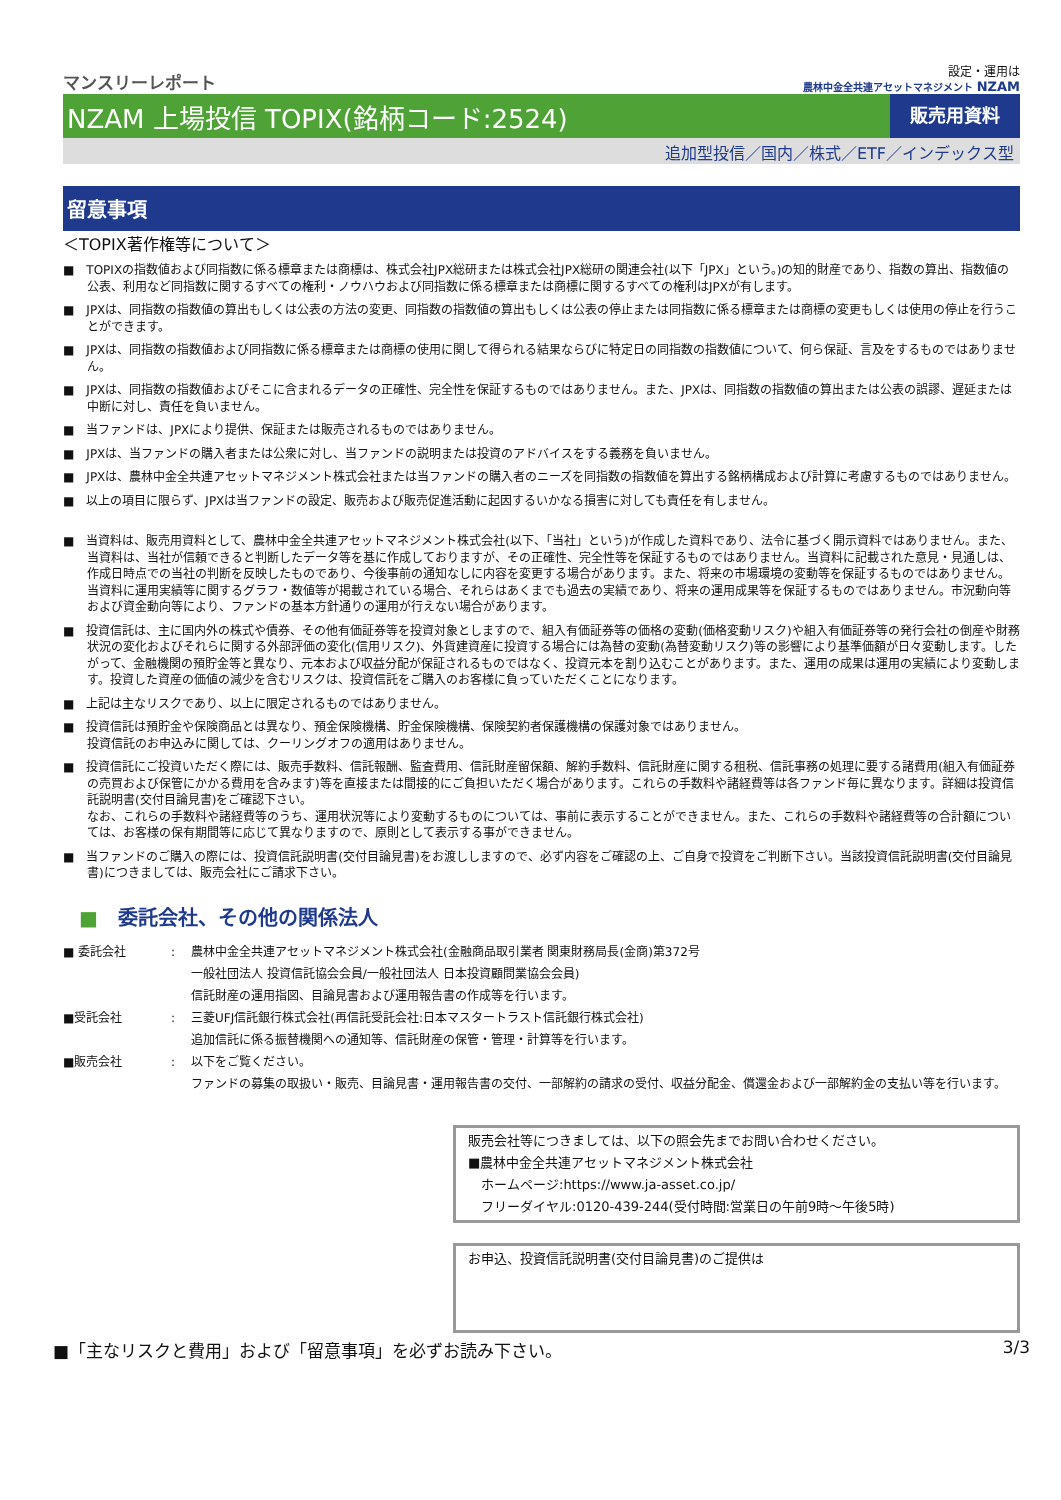マンスリーレポート
設定・運用は
農林中金全共連アセットマネジメント NZAM
NZAM 上場投信 TOPIX(銘柄コード:2524)
販売用資料
追加型投信／国内／株式／ETF／インデックス型
留意事項
＜TOPIX著作権等について＞
■　TOPIXの指数値および同指数に係る標章または商標は、株式会社JPX総研または株式会社JPX総研の関連会社(以下「JPX」という。)の知的財産であり、指数の算出、指数値の公表、利用など同指数に関するすべての権利・ノウハウおよび同指数に係る標章または商標に関するすべての権利はJPXが有します。
■　JPXは、同指数の指数値の算出もしくは公表の方法の変更、同指数の指数値の算出もしくは公表の停止または同指数に係る標章または商標の変更もしくは使用の停止を行うことができます。
■　JPXは、同指数の指数値および同指数に係る標章または商標の使用に関して得られる結果ならびに特定日の同指数の指数値について、何ら保証、言及をするものではありません。
■　JPXは、同指数の指数値およびそこに含まれるデータの正確性、完全性を保証するものではありません。また、JPXは、同指数の指数値の算出または公表の誤謬、遅延または中断に対し、責任を負いません。
■　当ファンドは、JPXにより提供、保証または販売されるものではありません。
■　JPXは、当ファンドの購入者または公衆に対し、当ファンドの説明または投資のアドバイスをする義務を負いません。
■　JPXは、農林中金全共連アセットマネジメント株式会社または当ファンドの購入者のニーズを同指数の指数値を算出する銘柄構成および計算に考慮するものではありません。
■　以上の項目に限らず、JPXは当ファンドの設定、販売および販売促進活動に起因するいかなる損害に対しても責任を有しません。
■　当資料は、販売用資料として、農林中金全共連アセットマネジメント株式会社(以下、「当社」という)が作成した資料であり、法令に基づく開示資料ではありません。また、当資料は、当社が信頼できると判断したデータ等を基に作成しておりますが、その正確性、完全性等を保証するものではありません。当資料に記載された意見・見通しは、作成日時点での当社の判断を反映したものであり、今後事前の通知なしに内容を変更する場合があります。また、将来の市場環境の変動等を保証するものではありません。当資料に運用実績等に関するグラフ・数値等が掲載されている場合、それらはあくまでも過去の実績であり、将来の運用成果等を保証するものではありません。市況動向等および資金動向等により、ファンドの基本方針通りの運用が行えない場合があります。
■　投資信託は、主に国内外の株式や債券、その他有価証券等を投資対象としますので、組入有価証券等の価格の変動(価格変動リスク)や組入有価証券等の発行会社の倒産や財務状況の変化およびそれらに関する外部評価の変化(信用リスク)、外貨建資産に投資する場合には為替の変動(為替変動リスク)等の影響により基準価額が日々変動します。したがって、金融機関の預貯金等と異なり、元本および収益分配が保証されるものではなく、投資元本を割り込むことがあります。また、運用の成果は運用の実績により変動します。投資した資産の価値の減少を含むリスクは、投資信託をご購入のお客様に負っていただくことになります。
■　上記は主なリスクであり、以上に限定されるものではありません。
■　投資信託は預貯金や保険商品とは異なり、預金保険機構、貯金保険機構、保険契約者保護機構の保護対象ではありません。
投資信託のお申込みに関しては、クーリングオフの適用はありません。
■　投資信託にご投資いただく際には、販売手数料、信託報酬、監査費用、信託財産留保額、解約手数料、信託財産に関する租税、信託事務の処理に要する諸費用(組入有価証券の売買および保管にかかる費用を含みます)等を直接または間接的にご負担いただく場合があります。これらの手数料や諸経費等は各ファンド毎に異なります。詳細は投資信託説明書(交付目論見書)をご確認下さい。
なお、これらの手数料や諸経費等のうち、運用状況等により変動するものについては、事前に表示することができません。また、これらの手数料や諸経費等の合計額については、お客様の保有期間等に応じて異なりますので、原則として表示する事ができません。
■　当ファンドのご購入の際には、投資信託説明書(交付目論見書)をお渡ししますので、必ず内容をご確認の上、ご自身で投資をご判断下さい。当該投資信託説明書(交付目論見書)につきましては、販売会社にご請求下さい。
■　委託会社、その他の関係法人
■ 委託会社: 農林中金全共連アセットマネジメント株式会社(金融商品取引業者 関東財務局長(金商)第372号
一般社団法人 投資信託協会会員/一般社団法人 日本投資顧問業協会会員)
信託財産の運用指図、目論見書および運用報告書の作成等を行います。
■受託会社: 三菱UFJ信託銀行株式会社(再信託受託会社:日本マスタートラスト信託銀行株式会社)
追加信託に係る振替機関への通知等、信託財産の保管・管理・計算等を行います。
■販売会社: 以下をご覧ください。
ファンドの募集の取扱い・販売、目論見書・運用報告書の交付、一部解約の請求の受付、収益分配金、償還金および一部解約金の支払い等を行います。
販売会社等につきましては、以下の照会先までお問い合わせください。
■農林中金全共連アセットマネジメント株式会社
　ホームページ:https://www.ja-asset.co.jp/
　フリーダイヤル:0120-439-244(受付時間:営業日の午前9時～午後5時)
お申込、投資信託説明書(交付目論見書)のご提供は
■「主なリスクと費用」および「留意事項」を必ずお読み下さい。 3/3